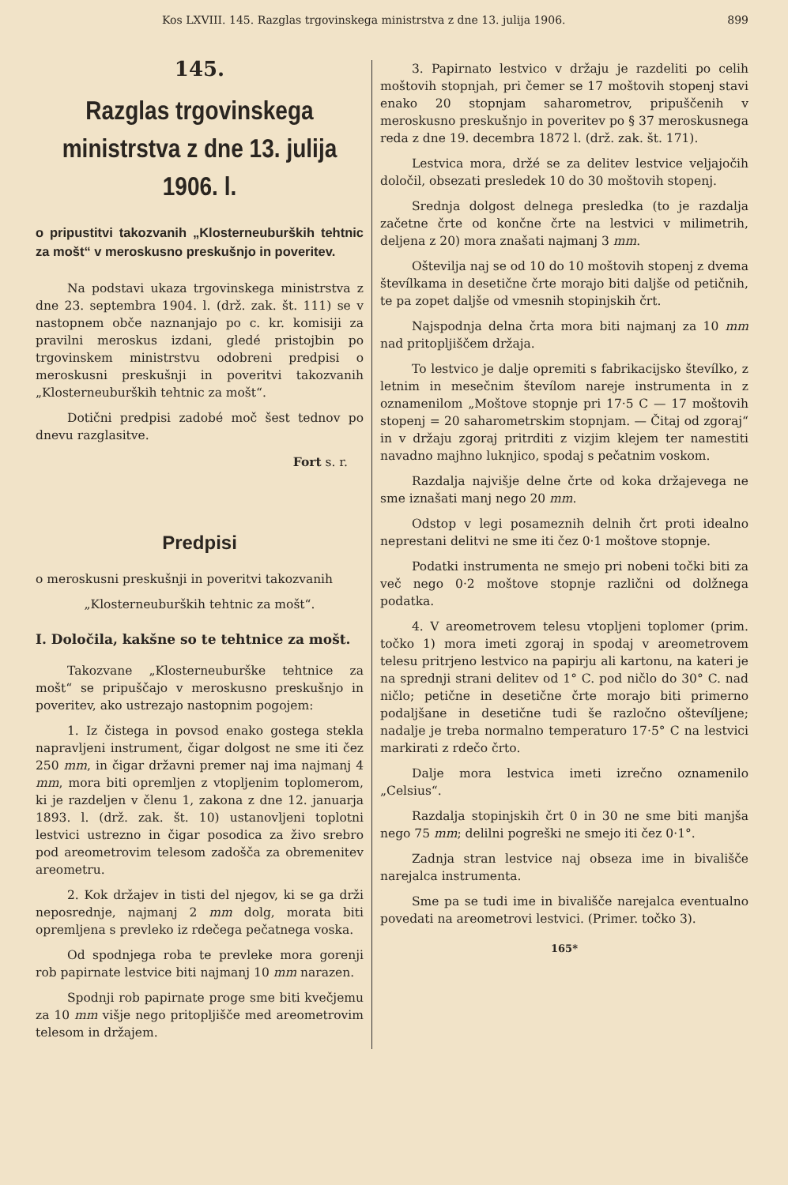Kos LXVIII. 145. Razglas trgovinskega ministrstva z dne 13. julija 1906. 899
145.
Razglas trgovinskega ministrstva z dne 13. julija 1906. l.
o pripustitvi takozvanih „Klosterneuburških tehtnic za mošt“ v meroskusno preskušnjo in poveritev.
Na podstavi ukaza trgovinskega ministrstva z dne 23. septembra 1904. l. (drž. zak. št. 111) se v nastopnem obče naznanjajo po c. kr. komisiji za pravilni meroskus izdani, gledé pristojbin po trgovinskem ministrstvu odobreni predpisi o meroskusni preskušnji in poveritvi takozvanih „Klosterneuburških tehtnic za mošt“.
Dotični predpisi zadobé moč šest tednov po dnevu razglasitve.
Fort s. r.
Predpisi
o meroskusni preskušnji in poveritvi takozvanih
„Klosterneuburških tehtnic za mošt“.
I. Določila, kakšne so te tehtnice za mošt.
Takozvane „Klosterneuburške tehtnice za mošt“ se pripuščajo v meroskusno preskušnjo in poveritev, ako ustrezajo nastopnim pogojem:
1. Iz čistega in povsod enako gostega stekla napravljeni instrument, čigar dolgost ne sme iti čez 250 mm, in čigar državni premer naj ima najmanj 4 mm, mora biti opremljen z vtopljenim toplomerom, ki je razdeljen v členu 1, zakona z dne 12. januarja 1893. l. (drž. zak. št. 10) ustanovljeni toplotni lestvici ustrezno in čigar posodica za živo srebro pod areometrovim telesom zadošča za obremenitev areometru.
2. Kok držajev in tisti del njegov, ki se ga drži neposrednje, najmanj 2 mm dolg, morata biti opremljena s prevleko iz rdečega pečatnega voska.
Od spodnjega roba te prevleke mora gorenji rob papirnate lestvice biti najmanj 10 mm narazen.
Spodnji rob papirnate proge sme biti kvečjemu za 10 mm višje nego pritopljišče med areometrovim telesom in držajem.
3. Papirnato lestvico v držaju je razdeliti po celih moštovih stopnjah, pri čemer se 17 moštovih stopenj stavi enako 20 stopnjam saharometrov, pripuščenih v meroskusno preskušnjo in poveritev po § 37 meroskusnega reda z dne 19. decembra 1872 l. (drž. zak. št. 171).
Lestvica mora, držé se za delitev lestvice veljajočih določil, obsezati presledek 10 do 30 moštovih stopenj.
Srednja dolgost delnega presledka (to je razdalja začetne črte od končne črte na lestvici v milimetrih, deljena z 20) mora znašati najmanj 3 mm.
Oštevilja naj se od 10 do 10 moštovih stopenj z dvema števílkama in desetične črte morajo biti daljše od petičnih, te pa zopet daljše od vmesnih stopinjskih črt.
Najspodnja delna črta mora biti najmanj za 10 mm nad pritopljiščem držaja.
To lestvico je dalje opremiti s fabrikacijsko števílko, z letnim in mesečnim števílom nareje instrumenta in z oznamenilom „Moštove stopnje pri 17·5 C — 17 moštovih stopenj = 20 saharometrskim stopnjam. — Čitaj od zgoraj“ in v držaju zgoraj pritrditi z vizjim klejem ter namestiti navadno majhno luknjico, spodaj s pečatnim voskom.
Razdalja najvišje delne črte od koka držajevega ne sme iznašati manj nego 20 mm.
Odstop v legi posameznih delnih črt proti idealno neprestani delitvi ne sme iti čez 0·1 moštove stopnje.
Podatki instrumenta ne smejo pri nobeni točki biti za več nego 0·2 moštove stopnje različni od dolžnega podatka.
4. V areometrovem telesu vtopljeni toplomer (prim. točko 1) mora imeti zgoraj in spodaj v areometrovem telesu pritrjeno lestvico na papirju ali kartonu, na kateri je na sprednji strani delitev od 1° C. pod ničlo do 30° C. nad ničlo; petične in desetične črte morajo biti primerno podaljšane in desetične tudi še razločno oštevíljene; nadalje je treba normalno temperaturo 17·5° C na lestvici markirati z rdečo črto.
Dalje mora lestvica imeti izrečno oznamenilo „Celsius“.
Razdalja stopinjskih črt 0 in 30 ne sme biti manjša nego 75 mm; delilni pogreški ne smejo iti čez 0·1°.
Zadnja stran lestvice naj obseza ime in bivališče narejalca instrumenta.
Sme pa se tudi ime in bivališče narejalca eventualno povedati na areometrovi lestvici. (Primer. točko 3).
165*